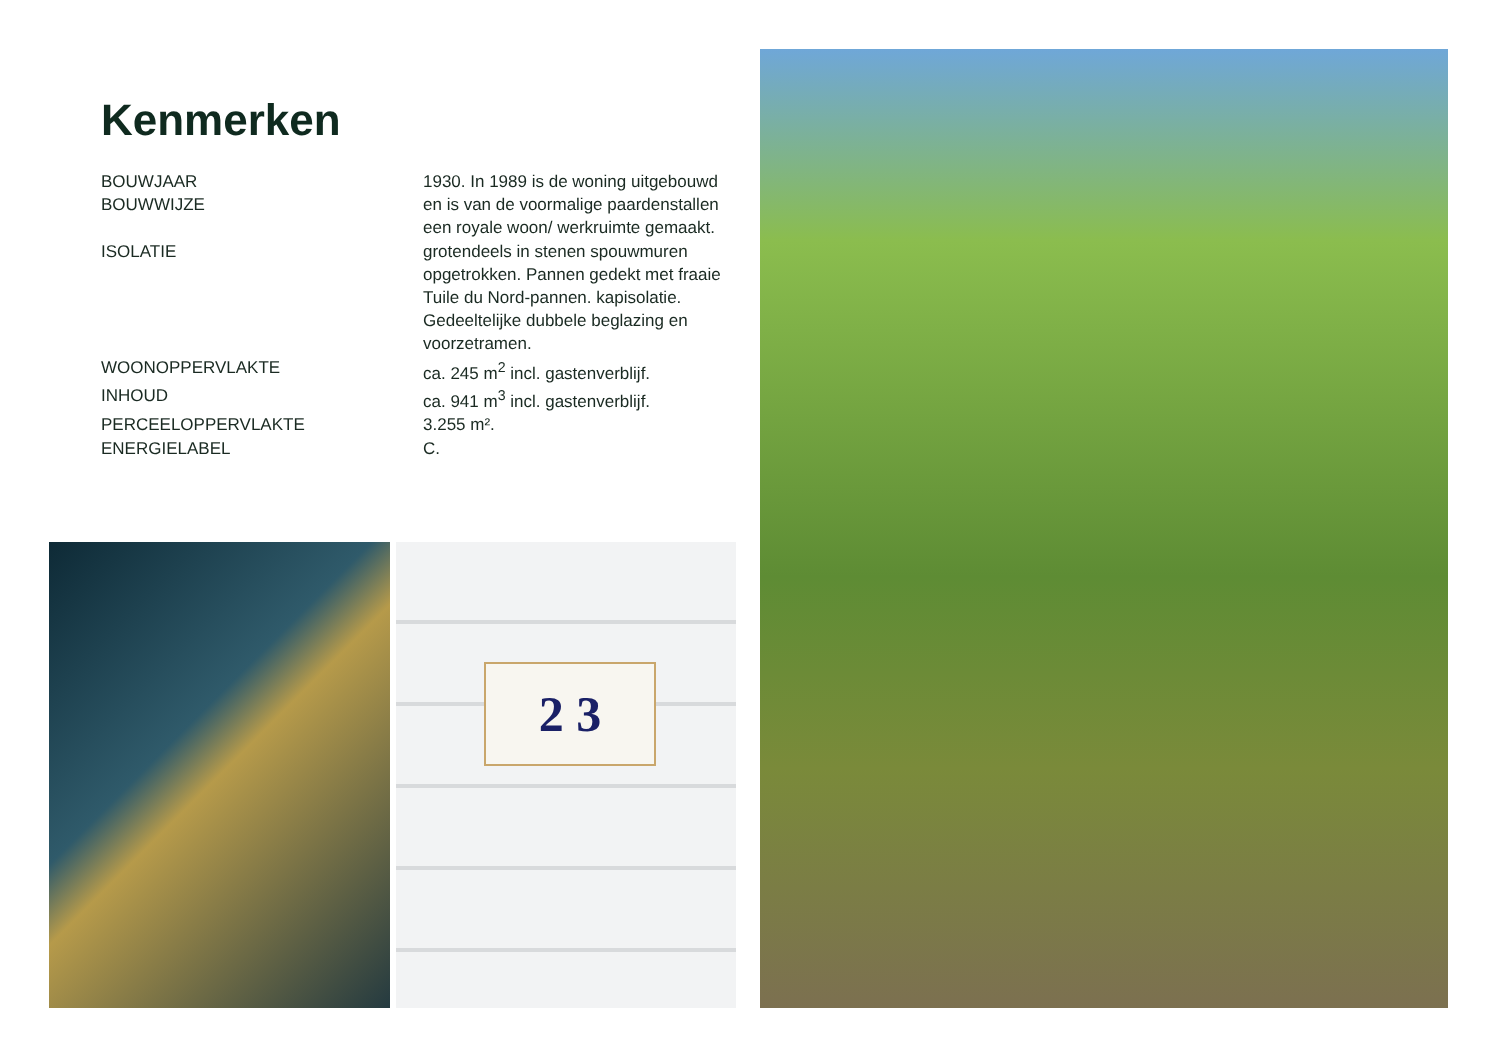Kenmerken
| BOUWJAAR BOUWWIJZE | 1930. In 1989 is de woning uitgebouwd en is van de voormalige paardenstallen een royale woon/ werkruimte gemaakt. |
| ISOLATIE | grotendeels in stenen spouwmuren opgetrokken. Pannen gedekt met fraaie Tuile du Nord-pannen. kapisolatie. Gedeeltelijke dubbele beglazing en voorzetramen. |
| WOONOPPERVLAKTE | ca. 245 m<sup>2</sup> incl. gastenverblijf. |
| INHOUD | ca. 941 m<sup>3</sup> incl. gastenverblijf. |
| PERCEELOPPERVLAKTE | 3.255 m². |
| ENERGIELABEL | C. |
2 3